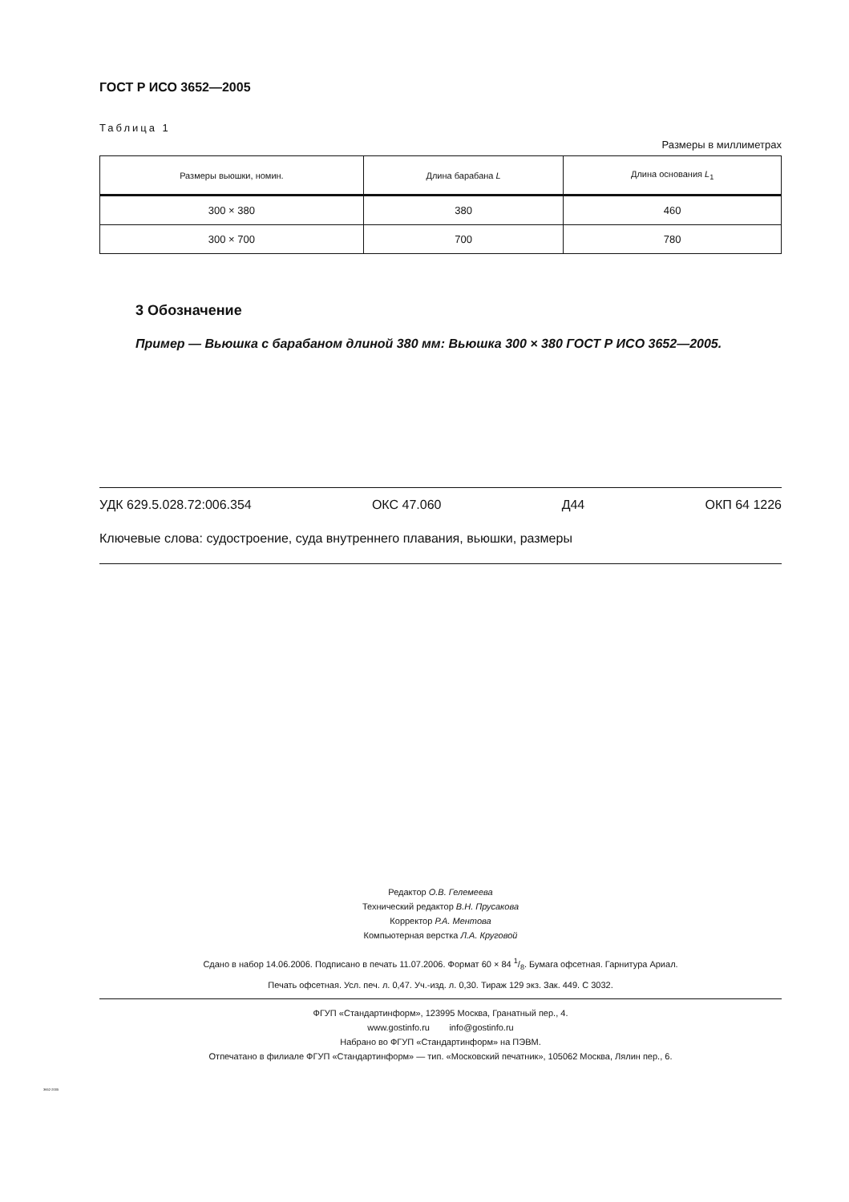ГОСТ Р ИСО 3652—2005
Таблица 1
Размеры в миллиметрах
| Размеры вьюшки, номин. | Длина барабана L | Длина основания L<sub>1</sub> |
| --- | --- | --- |
| 300 × 380 | 380 | 460 |
| 300 × 700 | 700 | 780 |
3 Обозначение
Пример — Вьюшка с барабаном длиной 380 мм: Вьюшка 300 × 380 ГОСТ Р ИСО 3652—2005.
УДК 629.5.028.72:006.354 ОКС 47.060 Д44 ОКП 64 1226
Ключевые слова: судостроение, суда внутреннего плавания, вьюшки, размеры
Редактор О.В. Гелемеева
Технический редактор В.Н. Прусакова
Корректор Р.А. Ментова
Компьютерная верстка Л.А. Круговой
Сдано в набор 14.06.2006. Подписано в печать 11.07.2006. Формат 60 × 84 1/8. Бумага офсетная. Гарнитура Ариал.
Печать офсетная. Усл. печ. л. 0,47. Уч.-изд. л. 0,30. Тираж 129 экз. Зак. 449. С 3032.
ФГУП «Стандартинформ», 123995 Москва, Гранатный пер., 4.
www.gostinfo.ru info@gostinfo.ru
Набрано во ФГУП «Стандартинформ» на ПЭВМ.
Отпечатано в филиале ФГУП «Стандартинформ» — тип. «Московский печатник», 105062 Москва, Лялин пер., 6.
3652-2005